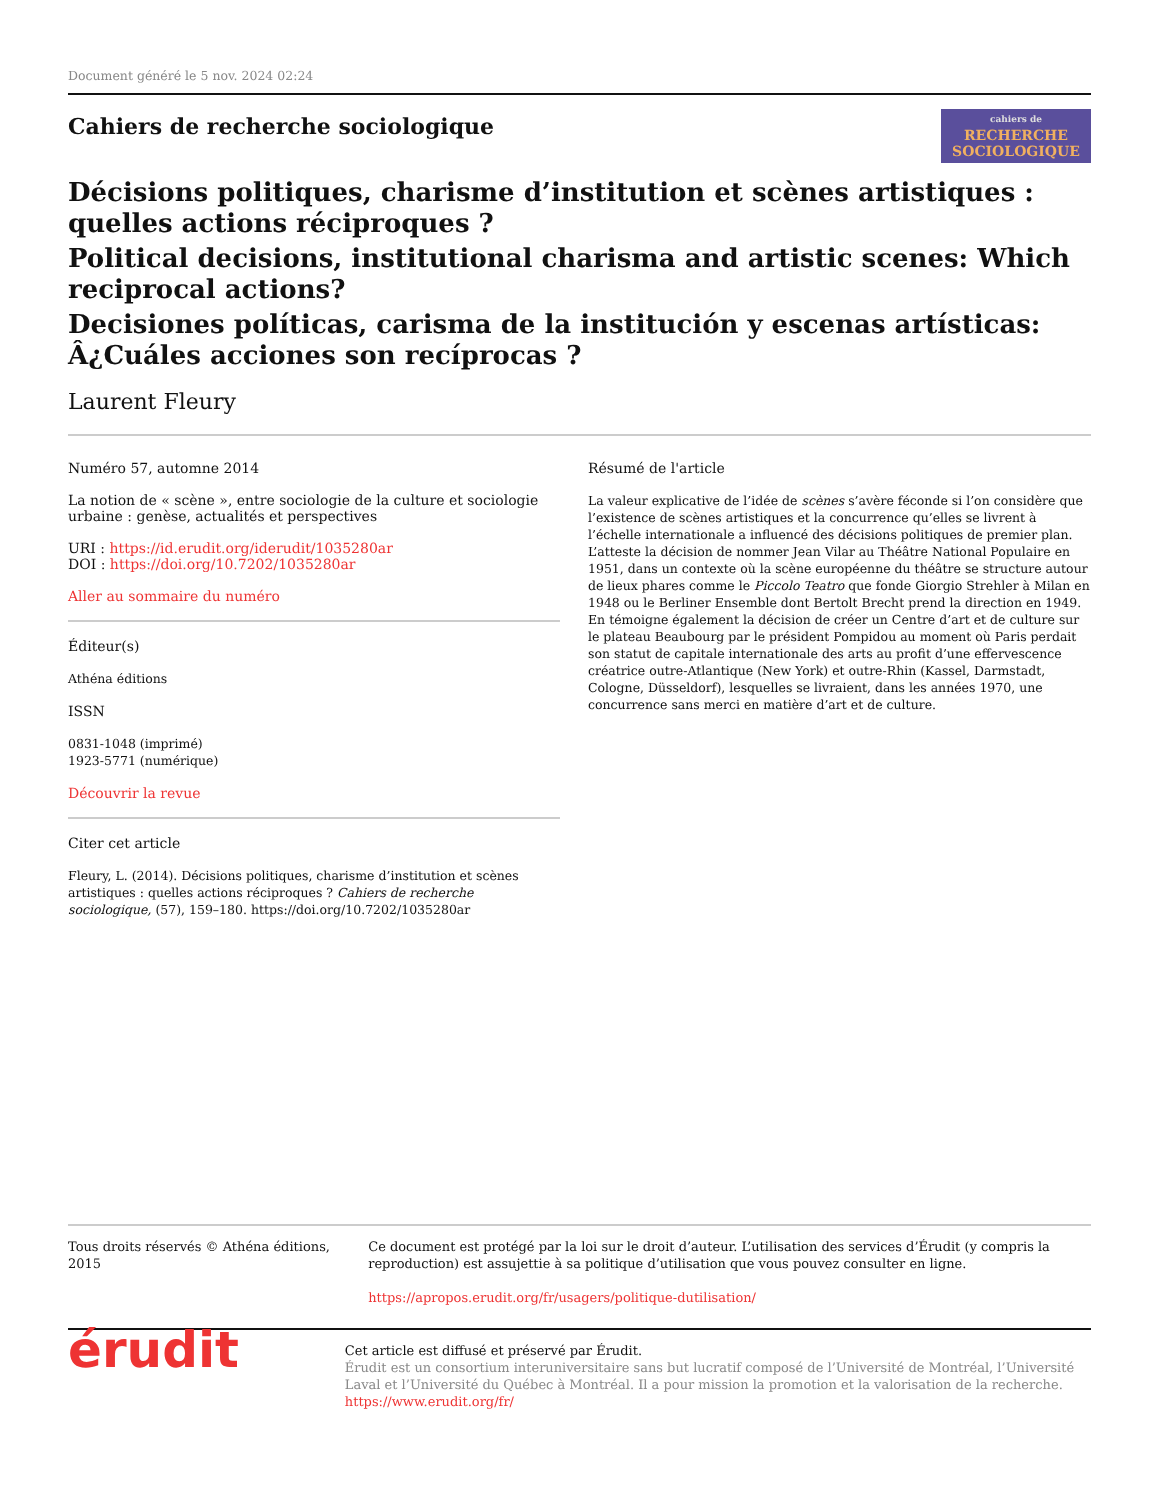Document généré le 5 nov. 2024 02:24
Cahiers de recherche sociologique
cahiers de
RECHERCHE
SOCIOLOGIQUE
Décisions politiques, charisme d’institution et scènes artistiques : quelles actions réciproques ?
Political decisions, institutional charisma and artistic scenes: Which reciprocal actions?
Decisiones políticas, carisma de la institución y escenas artísticas: Â¿Cuáles acciones son recíprocas ?
Laurent Fleury
Numéro 57, automne 2014
La notion de « scène », entre sociologie de la culture et sociologie urbaine : genèse, actualités et perspectives
URI : https://id.erudit.org/iderudit/1035280ar
DOI : https://doi.org/10.7202/1035280ar
Aller au sommaire du numéro
Éditeur(s)
Athéna éditions
ISSN
0831-1048 (imprimé)
1923-5771 (numérique)
Découvrir la revue
Citer cet article
Fleury, L. (2014). Décisions politiques, charisme d’institution et scènes artistiques : quelles actions réciproques ? Cahiers de recherche sociologique, (57), 159–180. https://doi.org/10.7202/1035280ar
Résumé de l'article
La valeur explicative de l’idée de scènes s’avère féconde si l’on considère que l’existence de scènes artistiques et la concurrence qu’elles se livrent à l’échelle internationale a influencé des décisions politiques de premier plan. L’atteste la décision de nommer Jean Vilar au Théâtre National Populaire en 1951, dans un contexte où la scène européenne du théâtre se structure autour de lieux phares comme le Piccolo Teatro que fonde Giorgio Strehler à Milan en 1948 ou le Berliner Ensemble dont Bertolt Brecht prend la direction en 1949. En témoigne également la décision de créer un Centre d’art et de culture sur le plateau Beaubourg par le président Pompidou au moment où Paris perdait son statut de capitale internationale des arts au profit d’une effervescence créatrice outre-Atlantique (New York) et outre-Rhin (Kassel, Darmstadt, Cologne, Düsseldorf), lesquelles se livraient, dans les années 1970, une concurrence sans merci en matière d’art et de culture.
Tous droits réservés © Athéna éditions, 2015 Ce document est protégé par la loi sur le droit d’auteur. L’utilisation des services d’Érudit (y compris la reproduction) est assujettie à sa politique d’utilisation que vous pouvez consulter en ligne.
https://apropos.erudit.org/fr/usagers/politique-dutilisation/
érudit
Cet article est diffusé et préservé par Érudit.
Érudit est un consortium interuniversitaire sans but lucratif composé de l’Université de Montréal, l’Université Laval et l’Université du Québec à Montréal. Il a pour mission la promotion et la valorisation de la recherche.
https://www.erudit.org/fr/